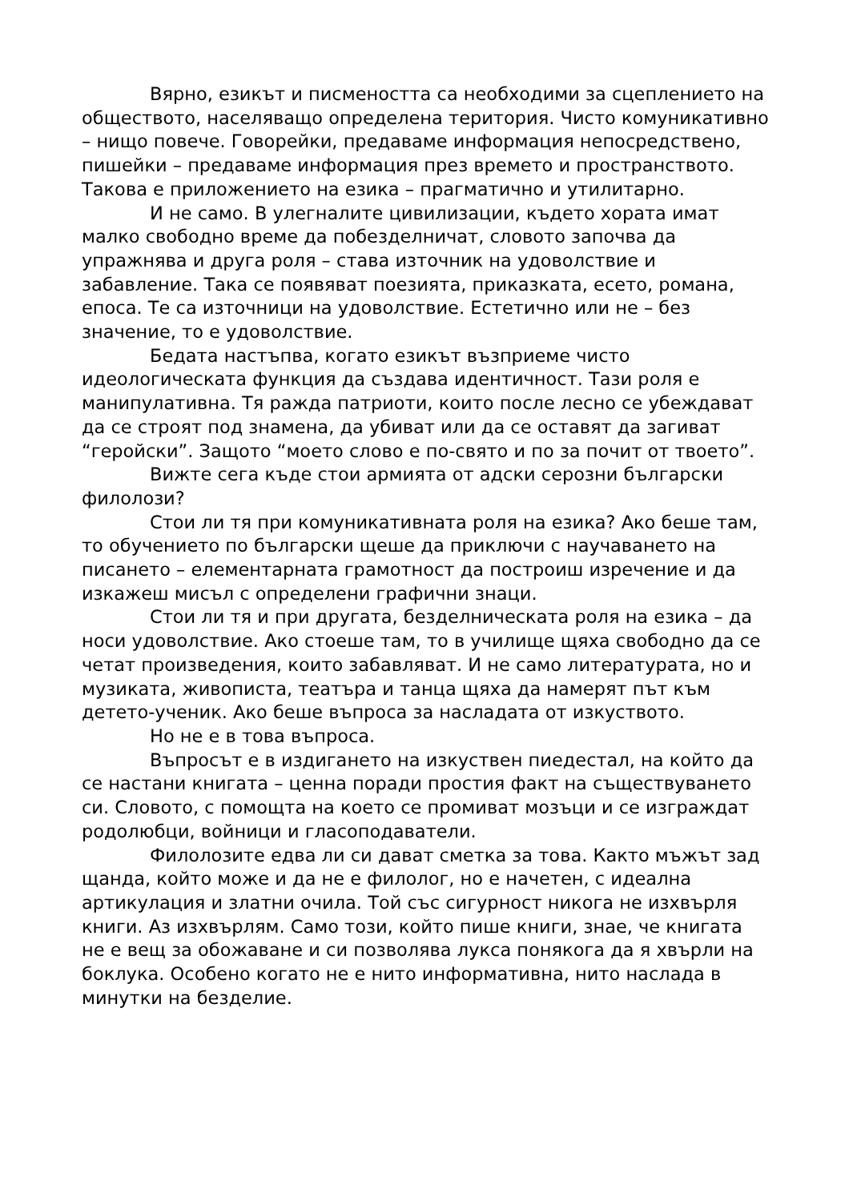Вярно, езикът и писмеността са необходими за сцеплението на обществото, населяващо определена територия. Чисто комуникативно – нищо повече. Говорейки, предаваме информация непосредствено, пишейки – предаваме информация през времето и пространството. Такова е приложението на езика – прагматично и утилитарно.
И не само. В улегналите цивилизации, където хората имат малко свободно време да побезделничат, словото започва да упражнява и друга роля – става източник на удоволствие и забавление. Така се появяват поезията, приказката, есето, романа, епоса. Те са източници на удоволствие. Естетично или не – без значение, то е удоволствие.
Бедата настъпва, когато езикът възприеме чисто идеологическата функция да създава идентичност. Тази роля е манипулативна. Тя ражда патриоти, които после лесно се убеждават да се строят под знамена, да убиват или да се оставят да загиват “геройски”. Защото “моето слово е по-свято и по за почит от твоето”.
Вижте сега къде стои армията от адски серозни български филолози?
Стои ли тя при комуникативната роля на езика? Ако беше там, то обучението по български щеше да приключи с научаването на писането – елементарната грамотност да построиш изречение и да изкажеш мисъл с определени графични знаци.
Стои ли тя и при другата, безделническата роля на езика – да носи удоволствие. Ако стоеше там, то в училище щяха свободно да се четат произведения, които забавляват. И не само литературата, но и музиката, живописта, театъра и танца щяха да намерят път към детето-ученик. Ако беше въпроса за насладата от изкуството.
Но не е в това въпроса.
Въпросът е в издигането на изкуствен пиедестал, на който да се настани книгата – ценна поради простия факт на съществуването си. Словото, с помощта на което се промиват мозъци и се изграждат родолюбци, войници и гласоподаватели.
Филолозите едва ли си дават сметка за това. Както мъжът зад щанда, който може и да не е филолог, но е начетен, с идеална артикулация и златни очила. Той със сигурност никога не изхвърля книги. Аз изхвърлям. Само този, който пише книги, знае, че книгата не е вещ за обожаване и си позволява лукса понякога да я хвърли на боклука. Особено когато не е нито информативна, нито наслада в минутки на безделие.